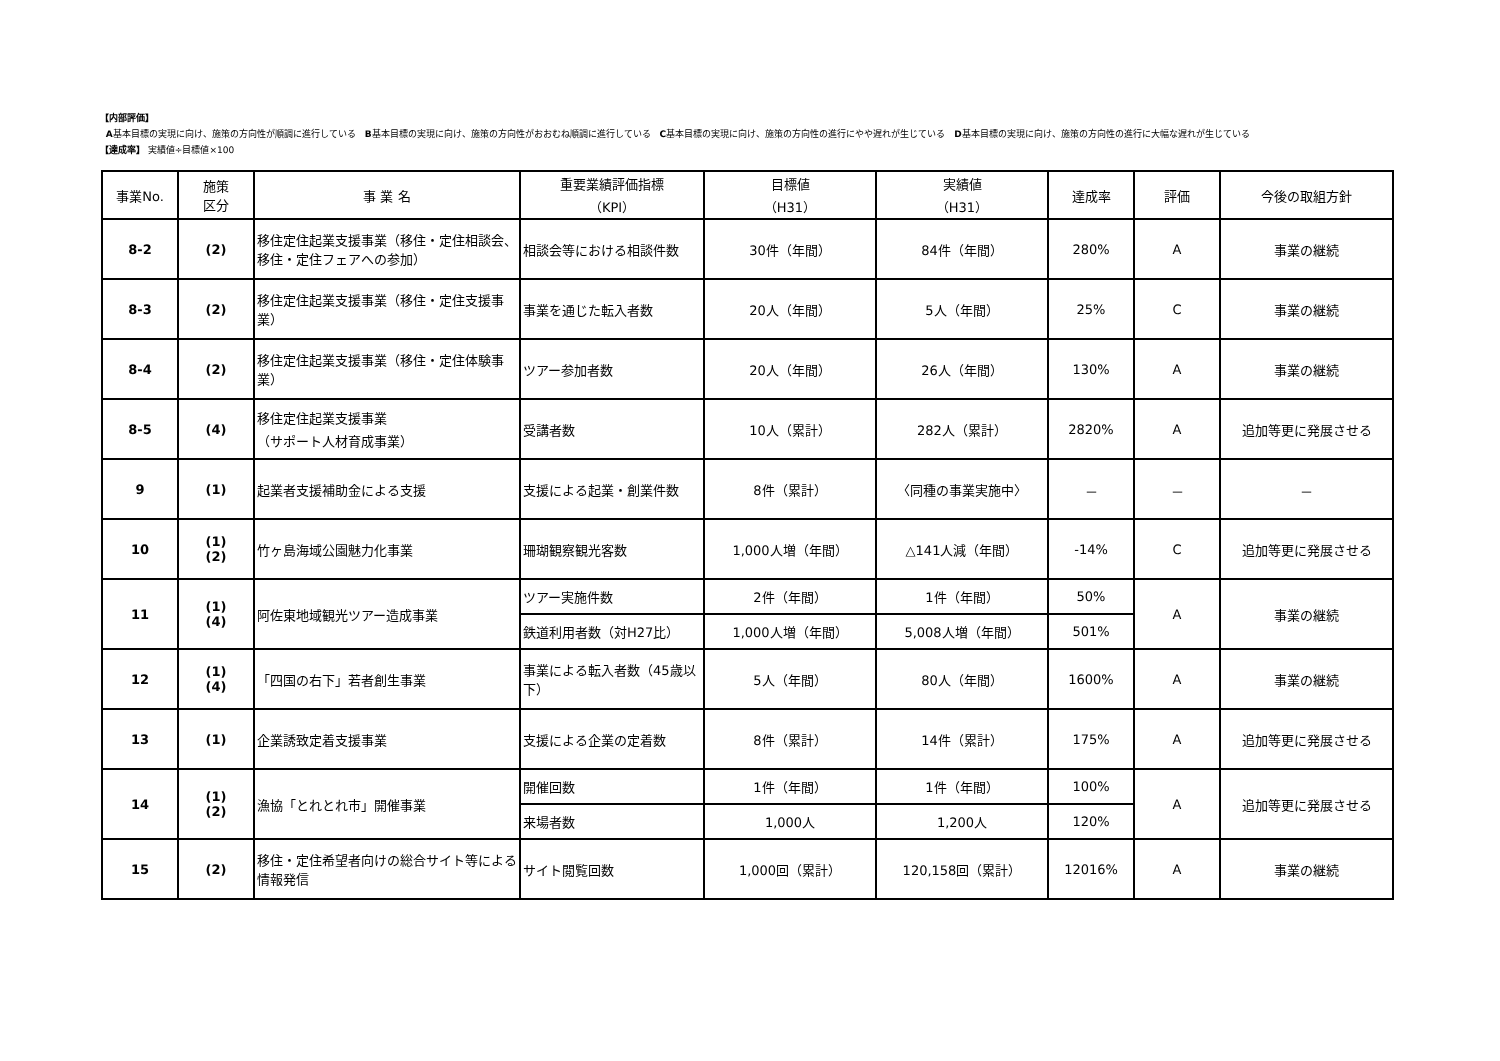【内部評価】
A基本目標の実現に向け、施策の方向性が順調に進行している　B基本目標の実現に向け、施策の方向性がおおむね順調に進行している　C基本目標の実現に向け、施策の方向性の進行にやや遅れが生じている　D基本目標の実現に向け、施策の方向性の進行に大幅な遅れが生じている
【達成率】 実績値÷目標値×100
| 事業No. | 施策 区分 | 事 業 名 | 重要業績評価指標 （KPI） | 目標値 （H31） | 実績値 （H31） | 達成率 | 評価 | 今後の取組方針 |
| --- | --- | --- | --- | --- | --- | --- | --- | --- |
| 8-2 | (2) | 移住定住起業支援事業（移住・定住相談会、移住・定住フェアへの参加） | 相談会等における相談件数 | 30件（年間） | 84件（年間） | 280% | A | 事業の継続 |
| 8-3 | (2) | 移住定住起業支援事業（移住・定住支援事業） | 事業を通じた転入者数 | 20人（年間） | 5人（年間） | 25% | C | 事業の継続 |
| 8-4 | (2) | 移住定住起業支援事業（移住・定住体験事業） | ツアー参加者数 | 20人（年間） | 26人（年間） | 130% | A | 事業の継続 |
| 8-5 | (4) | 移住定住起業支援事業 （サポート人材育成事業） | 受講者数 | 10人（累計） | 282人（累計） | 2820% | A | 追加等更に発展させる |
| 9 | (1) | 起業者支援補助金による支援 | 支援による起業・創業件数 | 8件（累計） | 〈同種の事業実施中〉 | － | － | － |
| 10 | (1) (2) | 竹ヶ島海域公園魅力化事業 | 珊瑚観察観光客数 | 1,000人増（年間） | △141人減（年間） | -14% | C | 追加等更に発展させる |
| 11 | (1) (4) | 阿佐東地域観光ツアー造成事業 | ツアー実施件数 | 2件（年間） | 1件（年間） | 50% | A | 事業の継続 |
| | | | 鉄道利用者数（対H27比） | 1,000人増（年間） | 5,008人増（年間） | 501% | | |
| 12 | (1) (4) | 「四国の右下」若者創生事業 | 事業による転入者数（45歳以下） | 5人（年間） | 80人（年間） | 1600% | A | 事業の継続 |
| 13 | (1) | 企業誘致定着支援事業 | 支援による企業の定着数 | 8件（累計） | 14件（累計） | 175% | A | 追加等更に発展させる |
| 14 | (1) (2) | 漁協「とれとれ市」開催事業 | 開催回数 | 1件（年間） | 1件（年間） | 100% | A | 追加等更に発展させる |
| | | | 来場者数 | 1,000人 | 1,200人 | 120% | | |
| 15 | (2) | 移住・定住希望者向けの総合サイト等による情報発信 | サイト閲覧回数 | 1,000回（累計） | 120,158回（累計） | 12016% | A | 事業の継続 |